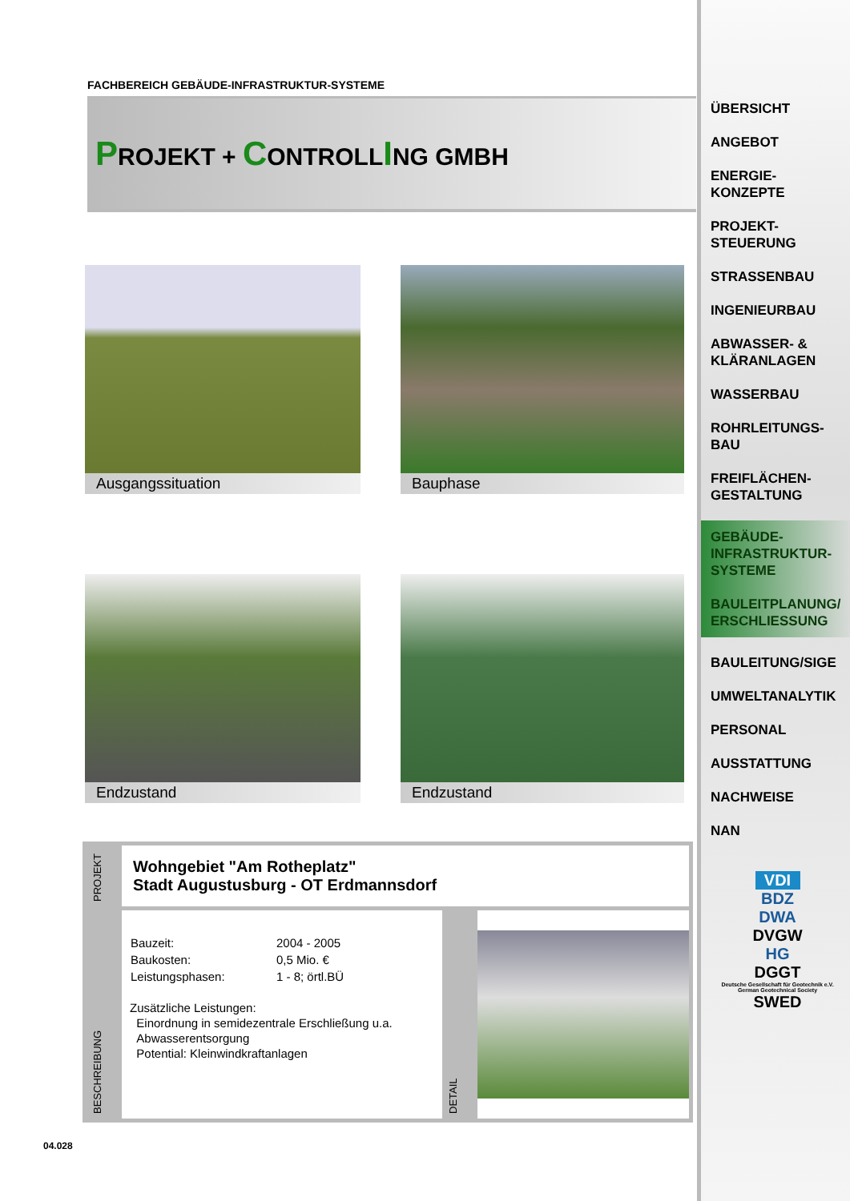FACHBEREICH GEBÄUDE-INFRASTRUKTUR-SYSTEME
PROJEKT + CONTROLLING GMBH
Ausgangssituation
Bauphase
Endzustand
Endzustand
PROJEKT
Wohngebiet "Am Rotheplatz"
Stadt Augustusburg - OT Erdmannsdorf
BESCHREIBUNG
| Bauzeit: | 2004 - 2005 |
| Baukosten: | 0,5 Mio. € |
| Leistungsphasen: | 1 - 8; örtl.BÜ |
Zusätzliche Leistungen:
Einordnung in semidezentrale Erschließung u.a.
Abwasserentsorgung
Potential: Kleinwindkraftanlagen
DETAIL
04.028
ÜBERSICHT
ANGEBOT
ENERGIE-
KONZEPTE
PROJEKT-
STEUERUNG
STRASSENBAU
INGENIEURBAU
ABWASSER- &
KLÄRANLAGEN
WASSERBAU
ROHRLEITUNGS-
BAU
FREIFLÄCHEN-
GESTALTUNG
GEBÄUDE-
INFRASTRUKTUR-
SYSTEME
BAULEITPLANUNG/
ERSCHLIESSUNG
BAULEITUNG/SIGE
UMWELTANALYTIK
PERSONAL
AUSSTATTUNG
NACHWEISE
NAN
VDI
BDZ
DWA
DVGW
HG
DGGT
Deutsche Gesellschaft für Geotechnik e.V.
German Geotechnical Society
SWED